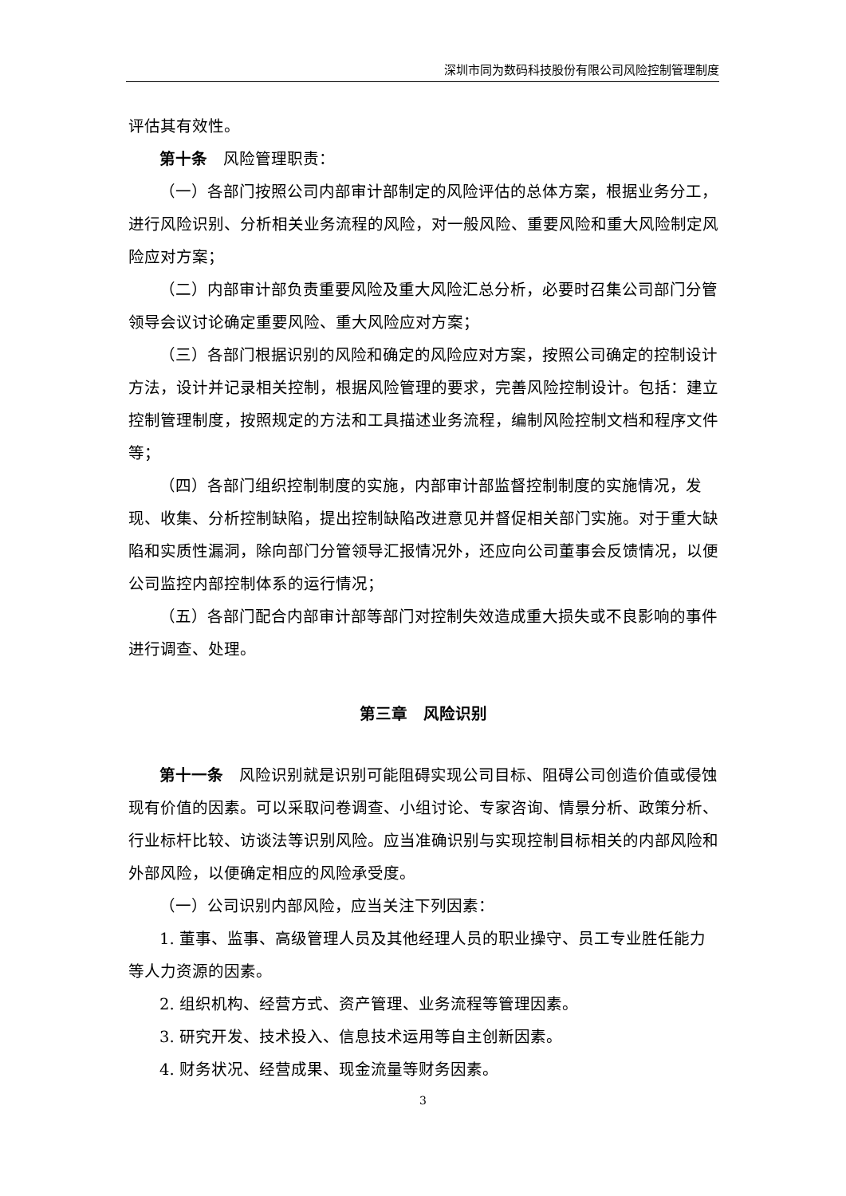深圳市同为数码科技股份有限公司风险控制管理制度
评估其有效性。
第十条　风险管理职责：
（一）各部门按照公司内部审计部制定的风险评估的总体方案，根据业务分工，进行风险识别、分析相关业务流程的风险，对一般风险、重要风险和重大风险制定风险应对方案；
（二）内部审计部负责重要风险及重大风险汇总分析，必要时召集公司部门分管领导会议讨论确定重要风险、重大风险应对方案；
（三）各部门根据识别的风险和确定的风险应对方案，按照公司确定的控制设计方法，设计并记录相关控制，根据风险管理的要求，完善风险控制设计。包括：建立控制管理制度，按照规定的方法和工具描述业务流程，编制风险控制文档和程序文件等；
（四）各部门组织控制制度的实施，内部审计部监督控制制度的实施情况，发现、收集、分析控制缺陷，提出控制缺陷改进意见并督促相关部门实施。对于重大缺陷和实质性漏洞，除向部门分管领导汇报情况外，还应向公司董事会反馈情况，以便公司监控内部控制体系的运行情况；
（五）各部门配合内部审计部等部门对控制失效造成重大损失或不良影响的事件进行调查、处理。
第三章　风险识别
第十一条　风险识别就是识别可能阻碍实现公司目标、阻碍公司创造价值或侵蚀现有价值的因素。可以采取问卷调查、小组讨论、专家咨询、情景分析、政策分析、行业标杆比较、访谈法等识别风险。应当准确识别与实现控制目标相关的内部风险和外部风险，以便确定相应的风险承受度。
（一）公司识别内部风险，应当关注下列因素：
1. 董事、监事、高级管理人员及其他经理人员的职业操守、员工专业胜任能力等人力资源的因素。
2. 组织机构、经营方式、资产管理、业务流程等管理因素。
3. 研究开发、技术投入、信息技术运用等自主创新因素。
4. 财务状况、经营成果、现金流量等财务因素。
3